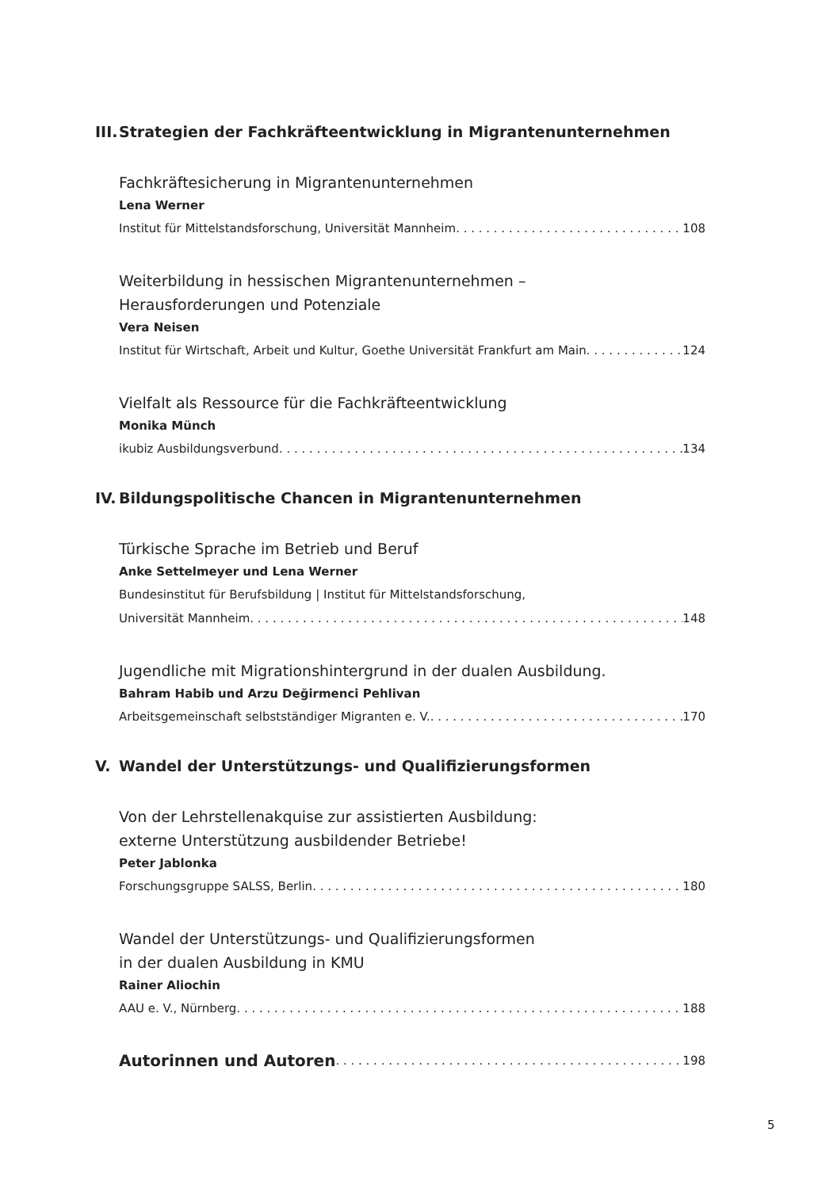III. Strategien der Fachkräfteentwicklung in Migrantenunternehmen
Fachkräftesicherung in Migrantenunternehmen
Lena Werner
Institut für Mittelstandsforschung, Universität Mannheim 108
Weiterbildung in hessischen Migrantenunternehmen –
Herausforderungen und Potenziale
Vera Neisen
Institut für Wirtschaft, Arbeit und Kultur, Goethe Universität Frankfurt am Main 124
Vielfalt als Ressource für die Fachkräfteentwicklung
Monika Münch
ikubiz Ausbildungsverbund 134
IV. Bildungspolitische Chancen in Migrantenunternehmen
Türkische Sprache im Betrieb und Beruf
Anke Settelmeyer und Lena Werner
Bundesinstitut für Berufsbildung | Institut für Mittelstandsforschung,
Universität Mannheim 148
Jugendliche mit Migrationshintergrund in der dualen Ausbildung.
Bahram Habib und Arzu Değirmenci Pehlivan
Arbeitsgemeinschaft selbstständiger Migranten e. V. 170
V. Wandel der Unterstützungs- und Qualifizierungsformen
Von der Lehrstellenakquise zur assistierten Ausbildung:
externe Unterstützung ausbildender Betriebe!
Peter Jablonka
Forschungsgruppe SALSS, Berlin 180
Wandel der Unterstützungs- und Qualifizierungsformen
in der dualen Ausbildung in KMU
Rainer Aliochin
AAU e. V., Nürnberg 188
Autorinnen und Autoren 198
5